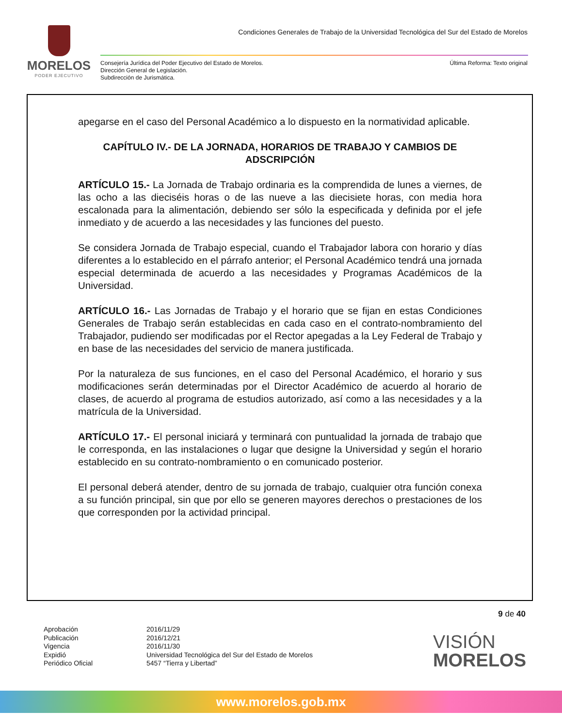MORELOS
PODER EJECUTIVO
Condiciones Generales de Trabajo de la Universidad Tecnológica del Sur del Estado de Morelos
Consejería Jurídica del Poder Ejecutivo del Estado de Morelos.
Dirección General de Legislación.
Subdirección de Jurismática.
Última Reforma: Texto original
apegarse en el caso del Personal Académico a lo dispuesto en la normatividad aplicable.
CAPÍTULO IV.- DE LA JORNADA, HORARIOS DE TRABAJO Y CAMBIOS DE ADSCRIPCIÓN
ARTÍCULO 15.- La Jornada de Trabajo ordinaria es la comprendida de lunes a viernes, de las ocho a las dieciséis horas o de las nueve a las diecisiete horas, con media hora escalonada para la alimentación, debiendo ser sólo la especificada y definida por el jefe inmediato y de acuerdo a las necesidades y las funciones del puesto.
Se considera Jornada de Trabajo especial, cuando el Trabajador labora con horario y días diferentes a lo establecido en el párrafo anterior; el Personal Académico tendrá una jornada especial determinada de acuerdo a las necesidades y Programas Académicos de la Universidad.
ARTÍCULO 16.- Las Jornadas de Trabajo y el horario que se fijan en estas Condiciones Generales de Trabajo serán establecidas en cada caso en el contrato-nombramiento del Trabajador, pudiendo ser modificadas por el Rector apegadas a la Ley Federal de Trabajo y en base de las necesidades del servicio de manera justificada.
Por la naturaleza de sus funciones, en el caso del Personal Académico, el horario y sus modificaciones serán determinadas por el Director Académico de acuerdo al horario de clases, de acuerdo al programa de estudios autorizado, así como a las necesidades y a la matrícula de la Universidad.
ARTÍCULO 17.- El personal iniciará y terminará con puntualidad la jornada de trabajo que le corresponda, en las instalaciones o lugar que designe la Universidad y según el horario establecido en su contrato-nombramiento o en comunicado posterior.
El personal deberá atender, dentro de su jornada de trabajo, cualquier otra función conexa a su función principal, sin que por ello se generen mayores derechos o prestaciones de los que corresponden por la actividad principal.
9 de 40
Aprobación
Publicación
Vigencia
Expidió
Periódico Oficial
2016/11/29
2016/12/21
2016/11/30
Universidad Tecnológica del Sur del Estado de Morelos
5457 “Tierra y Libertad”
VISIÓN
MORELOS
www.morelos.gob.mx